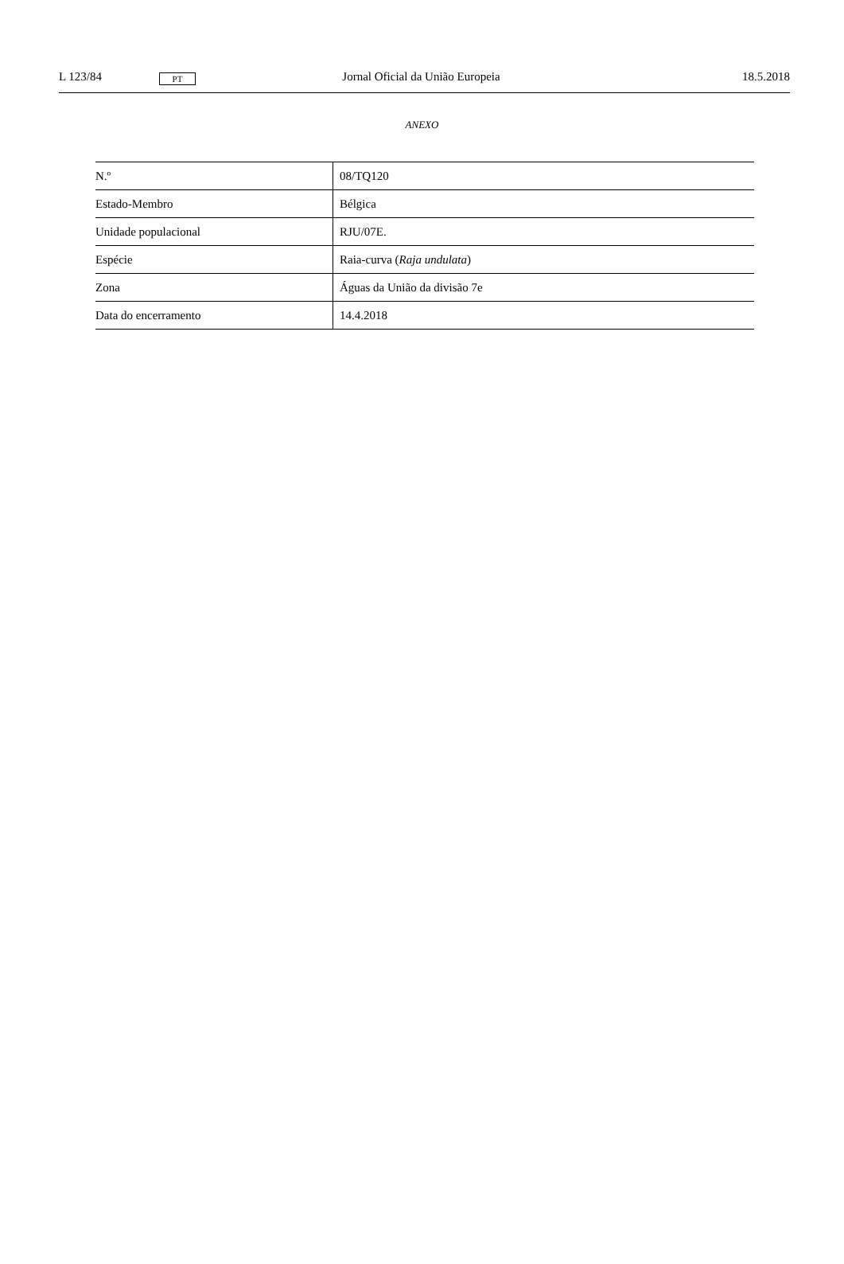L 123/84 PT Jornal Oficial da União Europeia 18.5.2018
ANEXO
| N.º | 08/TQ120 |
| Estado-Membro | Bélgica |
| Unidade populacional | RJU/07E. |
| Espécie | Raia-curva ( Raja undulata ) |
| Zona | Águas da União da divisão 7e |
| Data do encerramento | 14.4.2018 |